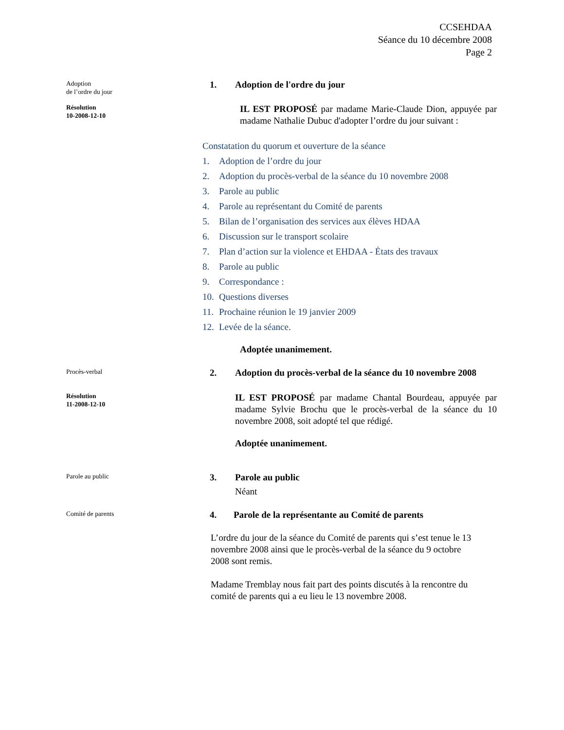CCSEHDAA
Séance du 10 décembre 2008
Page 2
Adoption
de l’ordre du jour
1. Adoption de l'ordre du jour
Résolution
10-2008-12-10
IL EST PROPOSÉ par madame Marie-Claude Dion, appuyée par madame Nathalie Dubuc d'adopter l’ordre du jour suivant :
Constatation du quorum et ouverture de la séance
1. Adoption de l’ordre du jour
2. Adoption du procès-verbal de la séance du 10 novembre 2008
3. Parole au public
4. Parole au représentant du Comité de parents
5. Bilan de l’organisation des services aux élèves HDAA
6. Discussion sur le transport scolaire
7. Plan d’action sur la violence et EHDAA - États des travaux
8. Parole au public
9. Correspondance :
10. Questions diverses
11. Prochaine réunion le 19 janvier 2009
12. Levée de la séance.
Adoptée unanimement.
Procès-verbal
2. Adoption du procès-verbal de la séance du 10 novembre 2008
Résolution
11-2008-12-10
IL EST PROPOSÉ par madame Chantal Bourdeau, appuyée par madame Sylvie Brochu que le procès-verbal de la séance du 10 novembre 2008, soit adopté tel que rédigé.
Adoptée unanimement.
Parole au public
3. Parole au public
Néant
Comité de parents
4. Parole de la représentante au Comité de parents
L’ordre du jour de la séance du Comité de parents qui s’est tenue le 13 novembre 2008 ainsi que le procès-verbal de la séance du 9 octobre 2008 sont remis.
Madame Tremblay nous fait part des points discutés à la rencontre du comité de parents qui a eu lieu le 13 novembre 2008.